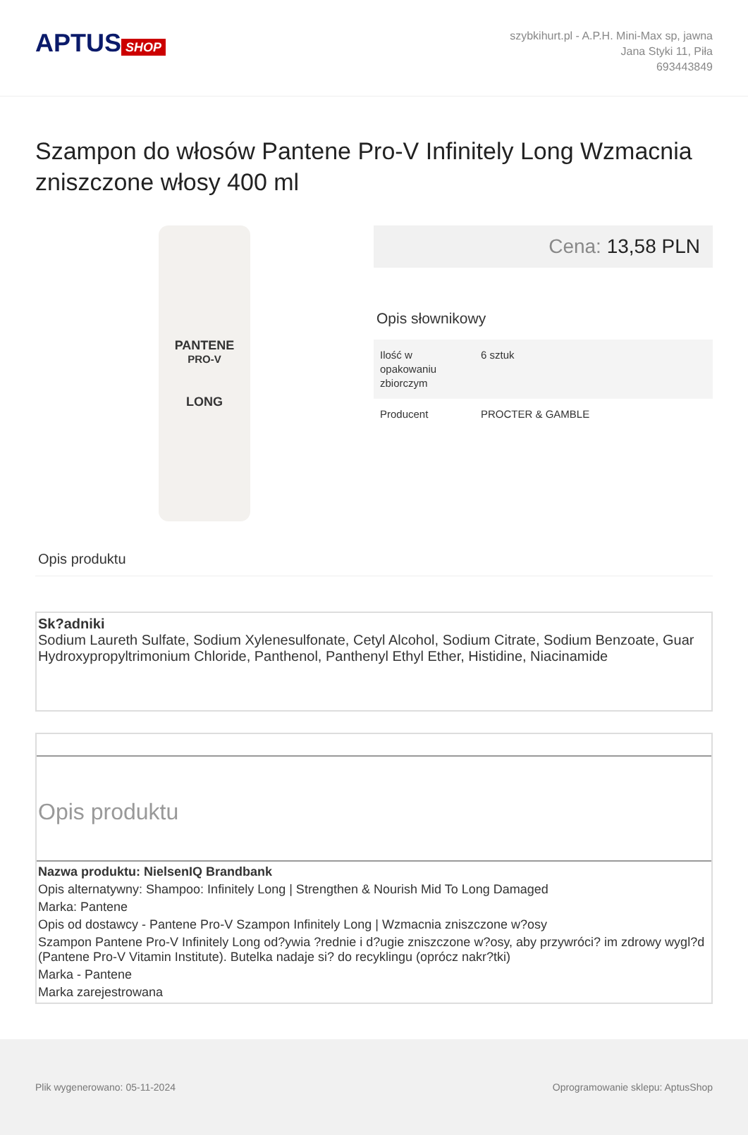APTUS SHOP
szybkihurt.pl - A.P.H. Mini-Max sp, jawna
Jana Styki 11, Piła
693443849
Szampon do włosów Pantene Pro-V Infinitely Long Wzmacnia zniszczone włosy 400 ml
PANTENE
PRO-V
LONG
Cena: 13,58 PLN
Opis słownikowy
| Ilość w opakowaniu zbiorczym | 6 sztuk |
| Producent | PROCTER & GAMBLE |
Opis produktu
Sk?adniki
Sodium Laureth Sulfate, Sodium Xylenesulfonate, Cetyl Alcohol, Sodium Citrate, Sodium Benzoate, Guar Hydroxypropyltrimonium Chloride, Panthenol, Panthenyl Ethyl Ether, Histidine, Niacinamide
Opis produktu
Nazwa produktu: NielsenIQ Brandbank
Opis alternatywny: Shampoo: Infinitely Long | Strengthen & Nourish Mid To Long Damaged
Marka: Pantene
Opis od dostawcy - Pantene Pro-V Szampon Infinitely Long | Wzmacnia zniszczone w?osy
Szampon Pantene Pro-V Infinitely Long od?ywia ?rednie i d?ugie zniszczone w?osy, aby przywróci? im zdrowy wygl?d (Pantene Pro-V Vitamin Institute). Butelka nadaje si? do recyklingu (oprócz nakr?tki)
Marka - Pantene
Marka zarejestrowana
Plik wygenerowano: 05-11-2024 Oprogramowanie sklepu: AptusShop